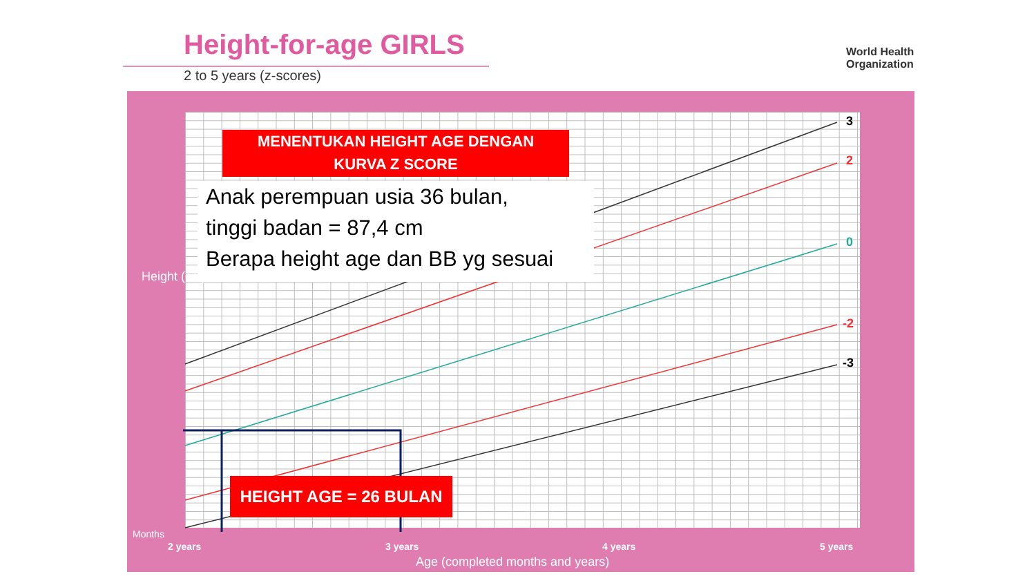Height-for-age GIRLS
2 to 5 years (z-scores)
World Health
Organization
MENENTUKAN HEIGHT AGE DENGAN
KURVA Z SCORE
Anak perempuan usia 36 bulan,
tinggi badan = 87,4 cm
Berapa height age dan BB yg sesuai
HEIGHT AGE = 26 BULAN
3
2
0
-2
-3
Height (cm)
Months
2 years 3 years 4 years 5 years
Age (completed months and years)